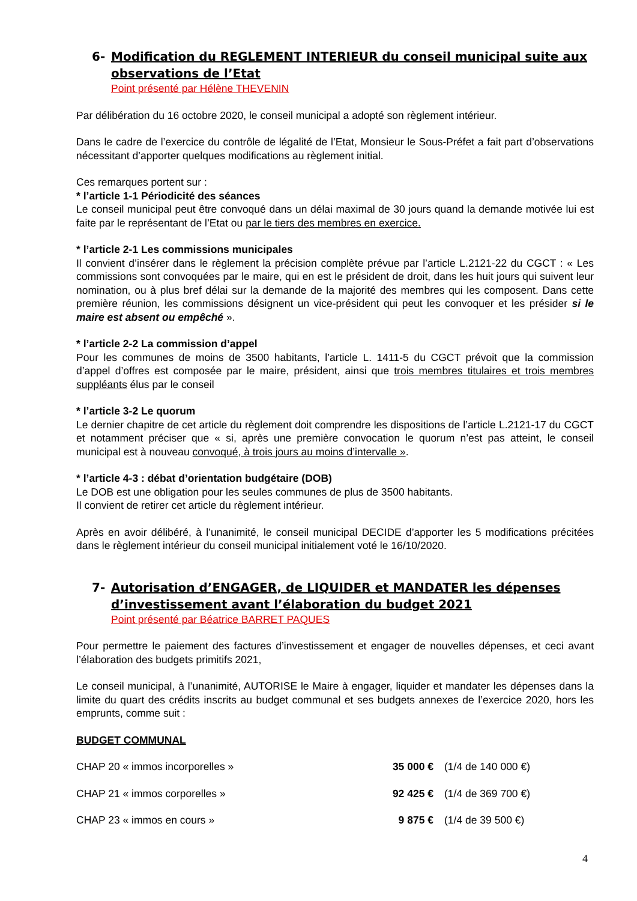6- Modification du REGLEMENT INTERIEUR du conseil municipal suite aux observations de l’Etat
Point présenté par Hélène THEVENIN
Par délibération du 16 octobre 2020, le conseil municipal a adopté son règlement intérieur.
Dans le cadre de l’exercice du contrôle de légalité de l’Etat, Monsieur le Sous-Préfet a fait part d’observations nécessitant d’apporter quelques modifications au règlement initial.
Ces remarques portent sur :
* l’article 1-1 Périodicité des séances
Le conseil municipal peut être convoqué dans un délai maximal de 30 jours quand la demande motivée lui est faite par le représentant de l’Etat ou par le tiers des membres en exercice.
* l’article 2-1 Les commissions municipales
Il convient d’insérer dans le règlement la précision complète prévue par l’article L.2121-22 du CGCT : « Les commissions sont convoquées par le maire, qui en est le président de droit, dans les huit jours qui suivent leur nomination, ou à plus bref délai sur la demande de la majorité des membres qui les composent. Dans cette première réunion, les commissions désignent un vice-président qui peut les convoquer et les présider si le maire est absent ou empêché ».
* l’article 2-2 La commission d’appel
Pour les communes de moins de 3500 habitants, l’article L. 1411-5 du CGCT prévoit que la commission d’appel d’offres est composée par le maire, président, ainsi que trois membres titulaires et trois membres suppléants élus par le conseil
* l’article 3-2 Le quorum
Le dernier chapitre de cet article du règlement doit comprendre les dispositions de l’article L.2121-17 du CGCT et notamment préciser que « si, après une première convocation le quorum n’est pas atteint, le conseil municipal est à nouveau convoqué, à trois jours au moins d’intervalle ».
* l’article 4-3 : débat d’orientation budgétaire (DOB)
Le DOB est une obligation pour les seules communes de plus de 3500 habitants.
Il convient de retirer cet article du règlement intérieur.
Après en avoir délibéré, à l’unanimité, le conseil municipal DECIDE d’apporter les 5 modifications précitées dans le règlement intérieur du conseil municipal initialement voté le 16/10/2020.
7- Autorisation d’ENGAGER, de LIQUIDER et MANDATER les dépenses d’investissement avant l’élaboration du budget 2021
Point présenté par Béatrice BARRET PAQUES
Pour permettre le paiement des factures d’investissement et engager de nouvelles dépenses, et ceci avant l’élaboration des budgets primitifs 2021,
Le conseil municipal, à l’unanimité, AUTORISE le Maire à engager, liquider et mandater les dépenses dans la limite du quart des crédits inscrits au budget communal et ses budgets annexes de l’exercice 2020, hors les emprunts, comme suit :
BUDGET COMMUNAL
| CHAP 20 « immos incorporelles » | 35 000 € | (1/4 de 140 000 €) |
| CHAP 21 « immos corporelles » | 92 425 € | (1/4 de 369 700 €) |
| CHAP 23 « immos en cours » | 9 875 € | (1/4 de 39 500 €) |
4